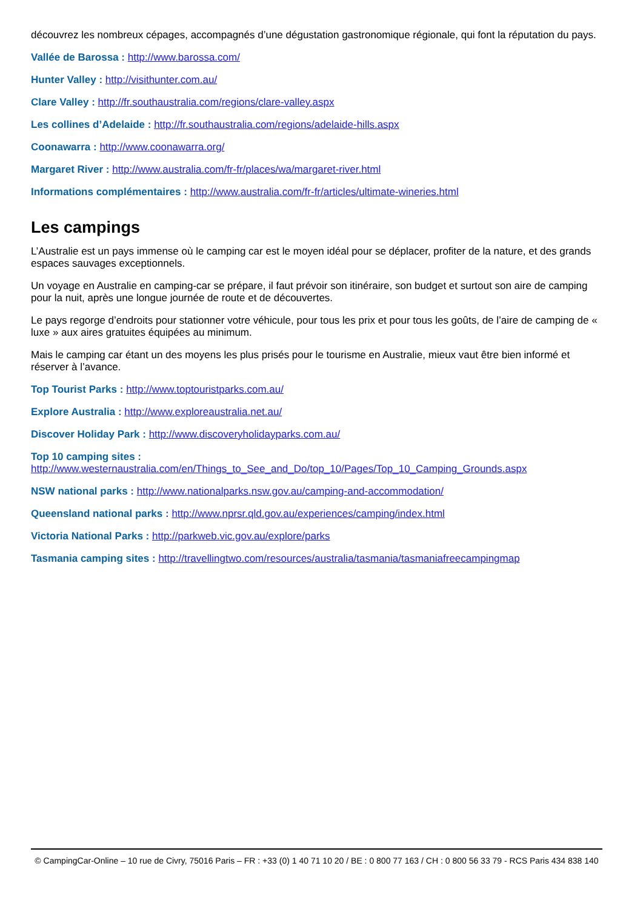découvrez les nombreux cépages, accompagnés d’une dégustation gastronomique régionale, qui font la réputation du pays.
Vallée de Barossa : http://www.barossa.com/
Hunter Valley : http://visithunter.com.au/
Clare Valley : http://fr.southaustralia.com/regions/clare-valley.aspx
Les collines d’Adelaide : http://fr.southaustralia.com/regions/adelaide-hills.aspx
Coonawarra : http://www.coonawarra.org/
Margaret River : http://www.australia.com/fr-fr/places/wa/margaret-river.html
Informations complémentaires : http://www.australia.com/fr-fr/articles/ultimate-wineries.html
Les campings
L’Australie est un pays immense où le camping car est le moyen idéal pour se déplacer, profiter de la nature, et des grands espaces sauvages exceptionnels.
Un voyage en Australie en camping-car se prépare, il faut prévoir son itinéraire, son budget et surtout son aire de camping pour la nuit, après une longue journée de route et de découvertes.
Le pays regorge d’endroits pour stationner votre véhicule, pour tous les prix et pour tous les goûts, de l’aire de camping de « luxe » aux aires gratuites équipées au minimum.
Mais le camping car étant un des moyens les plus prisés pour le tourisme en Australie, mieux vaut être bien informé et réserver à l’avance.
Top Tourist Parks : http://www.toptouristparks.com.au/
Explore Australia : http://www.exploreaustralia.net.au/
Discover Holiday Park : http://www.discoveryholidayparks.com.au/
Top 10 camping sites :
http://www.westernaustralia.com/en/Things_to_See_and_Do/top_10/Pages/Top_10_Camping_Grounds.aspx
NSW national parks : http://www.nationalparks.nsw.gov.au/camping-and-accommodation/
Queensland national parks : http://www.nprsr.qld.gov.au/experiences/camping/index.html
Victoria National Parks : http://parkweb.vic.gov.au/explore/parks
Tasmania camping sites : http://travellingtwo.com/resources/australia/tasmania/tasmaniafreecampingmap
© CampingCar-Online – 10 rue de Civry, 75016 Paris – FR : +33 (0) 1 40 71 10 20 / BE : 0 800 77 163 / CH : 0 800 56 33 79 - RCS Paris 434 838 140